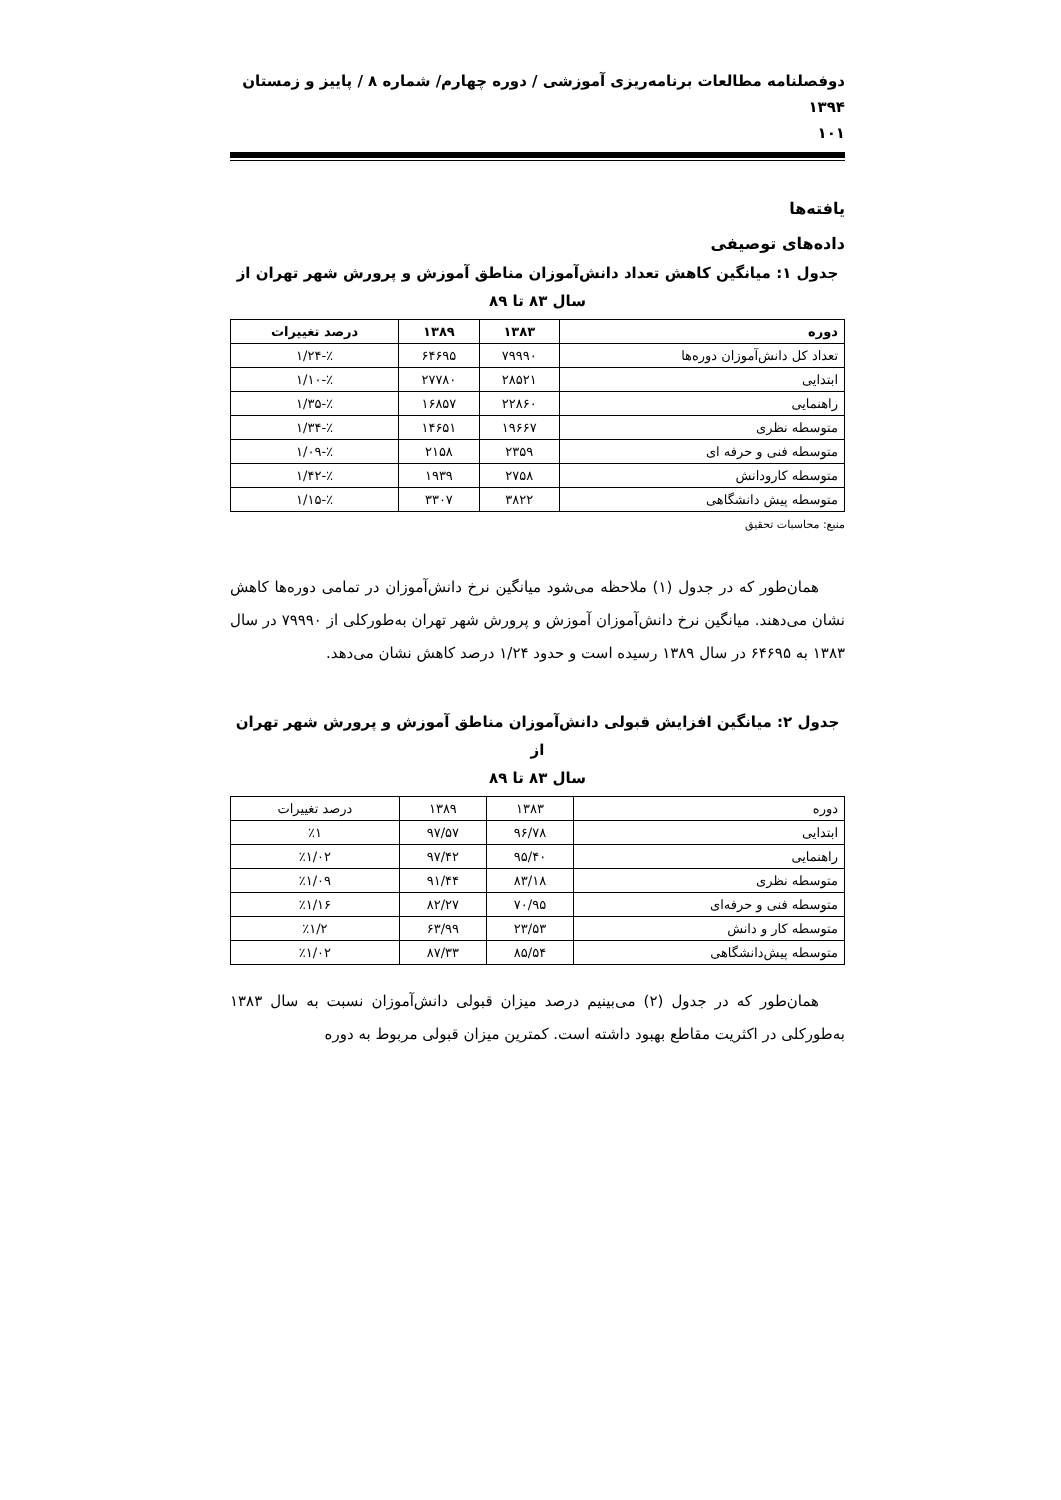دوفصلنامه مطالعات برنامه‌ریزی آموزشی / دوره چهارم/ شماره ۸ / پاییز و زمستان ۱۳۹۴
۱۰۱
یافته‌ها
داده‌های توصیفی
جدول ۱: میانگین کاهش تعداد دانش‌آموزان مناطق آموزش و پرورش شهر تهران از
سال ۸۳ تا ۸۹
| دوره | ۱۳۸۳ | ۱۳۸۹ | درصد تغییرات |
| --- | --- | --- | --- |
| تعداد کل دانش‌آموزان دوره‌ها | ۷۹۹۹۰ | ۶۴۶۹۵ | ٪-۱/۲۴ |
| ابتدایی | ۲۸۵۲۱ | ۲۷۷۸۰ | ٪-۱/۱۰ |
| راهنمایی | ۲۲۸۶۰ | ۱۶۸۵۷ | ٪-۱/۳۵ |
| متوسطه نظری | ۱۹۶۶۷ | ۱۴۶۵۱ | ٪-۱/۳۴ |
| متوسطه فنی و حرفه ای | ۲۳۵۹ | ۲۱۵۸ | ٪-۱/۰۹ |
| متوسطه کارودانش | ۲۷۵۸ | ۱۹۳۹ | ٪-۱/۴۲ |
| متوسطه پیش دانشگاهی | ۳۸۲۲ | ۳۳۰۷ | ٪-۱/۱۵ |
منبع: محاسبات تحقیق
همان‌طور که در جدول (۱) ملاحظه می‌شود میانگین نرخ دانش‌آموزان در تمامی دوره‌ها کاهش نشان می‌دهند. میانگین نرخ دانش‌آموزان آموزش و پرورش شهر تهران به‌طورکلی از ۷۹۹۹۰ در سال ۱۳۸۳ به ۶۴۶۹۵ در سال ۱۳۸۹ رسیده است و حدود ۱/۲۴ درصد کاهش نشان می‌دهد.
جدول ۲: میانگین افزایش قبولی دانش‌آموزان مناطق آموزش و پرورش شهر تهران از
سال ۸۳ تا ۸۹
| دوره | ۱۳۸۳ | ۱۳۸۹ | درصد تغییرات |
| ابتدایی | ۹۶/۷۸ | ۹۷/۵۷ | ٪۱ |
| راهنمایی | ۹۵/۴۰ | ۹۷/۴۲ | ٪۱/۰۲ |
| متوسطه نظری | ۸۳/۱۸ | ۹۱/۴۴ | ٪۱/۰۹ |
| متوسطه فنی و حرفه‌ای | ۷۰/۹۵ | ۸۲/۲۷ | ٪۱/۱۶ |
| متوسطه کار و دانش | ۲۳/۵۳ | ۶۳/۹۹ | ٪۱/۲ |
| متوسطه پیش‌دانشگاهی | ۸۵/۵۴ | ۸۷/۳۳ | ٪۱/۰۲ |
همان‌طور که در جدول (۲) می‌بینیم درصد میزان قبولی دانش‌آموزان نسبت به سال ۱۳۸۳ به‌طورکلی در اکثریت مقاطع بهبود داشته است. کمترین میزان قبولی مربوط به دوره